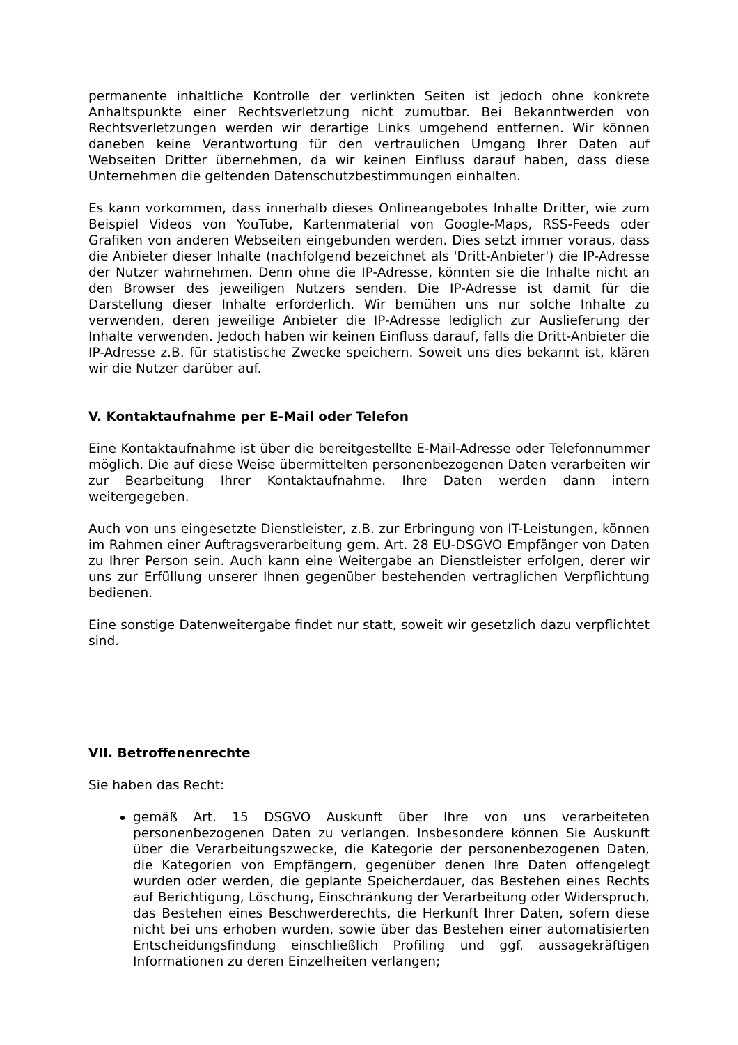permanente inhaltliche Kontrolle der verlinkten Seiten ist jedoch ohne konkrete Anhaltspunkte einer Rechtsverletzung nicht zumutbar. Bei Bekanntwerden von Rechtsverletzungen werden wir derartige Links umgehend entfernen. Wir können daneben keine Verantwortung für den vertraulichen Umgang Ihrer Daten auf Webseiten Dritter übernehmen, da wir keinen Einfluss darauf haben, dass diese Unternehmen die geltenden Datenschutzbestimmungen einhalten.
Es kann vorkommen, dass innerhalb dieses Onlineangebotes Inhalte Dritter, wie zum Beispiel Videos von YouTube, Kartenmaterial von Google-Maps, RSS-Feeds oder Grafiken von anderen Webseiten eingebunden werden. Dies setzt immer voraus, dass die Anbieter dieser Inhalte (nachfolgend bezeichnet als 'Dritt-Anbieter') die IP-Adresse der Nutzer wahrnehmen. Denn ohne die IP-Adresse, könnten sie die Inhalte nicht an den Browser des jeweiligen Nutzers senden. Die IP-Adresse ist damit für die Darstellung dieser Inhalte erforderlich. Wir bemühen uns nur solche Inhalte zu verwenden, deren jeweilige Anbieter die IP-Adresse lediglich zur Auslieferung der Inhalte verwenden. Jedoch haben wir keinen Einfluss darauf, falls die Dritt-Anbieter die IP-Adresse z.B. für statistische Zwecke speichern. Soweit uns dies bekannt ist, klären wir die Nutzer darüber auf.
V. Kontaktaufnahme per E-Mail oder Telefon
Eine Kontaktaufnahme ist über die bereitgestellte E-Mail-Adresse oder Telefonnummer möglich. Die auf diese Weise übermittelten personenbezogenen Daten verarbeiten wir zur Bearbeitung Ihrer Kontaktaufnahme. Ihre Daten werden dann intern weitergegeben.
Auch von uns eingesetzte Dienstleister, z.B. zur Erbringung von IT-Leistungen, können im Rahmen einer Auftragsverarbeitung gem. Art. 28 EU-DSGVO Empfänger von Daten zu Ihrer Person sein. Auch kann eine Weitergabe an Dienstleister erfolgen, derer wir uns zur Erfüllung unserer Ihnen gegenüber bestehenden vertraglichen Verpflichtung bedienen.
Eine sonstige Datenweitergabe findet nur statt, soweit wir gesetzlich dazu verpflichtet sind.
VII. Betroffenenrechte
Sie haben das Recht:
gemäß Art. 15 DSGVO Auskunft über Ihre von uns verarbeiteten personenbezogenen Daten zu verlangen. Insbesondere können Sie Auskunft über die Verarbeitungszwecke, die Kategorie der personenbezogenen Daten, die Kategorien von Empfängern, gegenüber denen Ihre Daten offengelegt wurden oder werden, die geplante Speicherdauer, das Bestehen eines Rechts auf Berichtigung, Löschung, Einschränkung der Verarbeitung oder Widerspruch, das Bestehen eines Beschwerderechts, die Herkunft Ihrer Daten, sofern diese nicht bei uns erhoben wurden, sowie über das Bestehen einer automatisierten Entscheidungsfindung einschließlich Profiling und ggf. aussagekräftigen Informationen zu deren Einzelheiten verlangen;